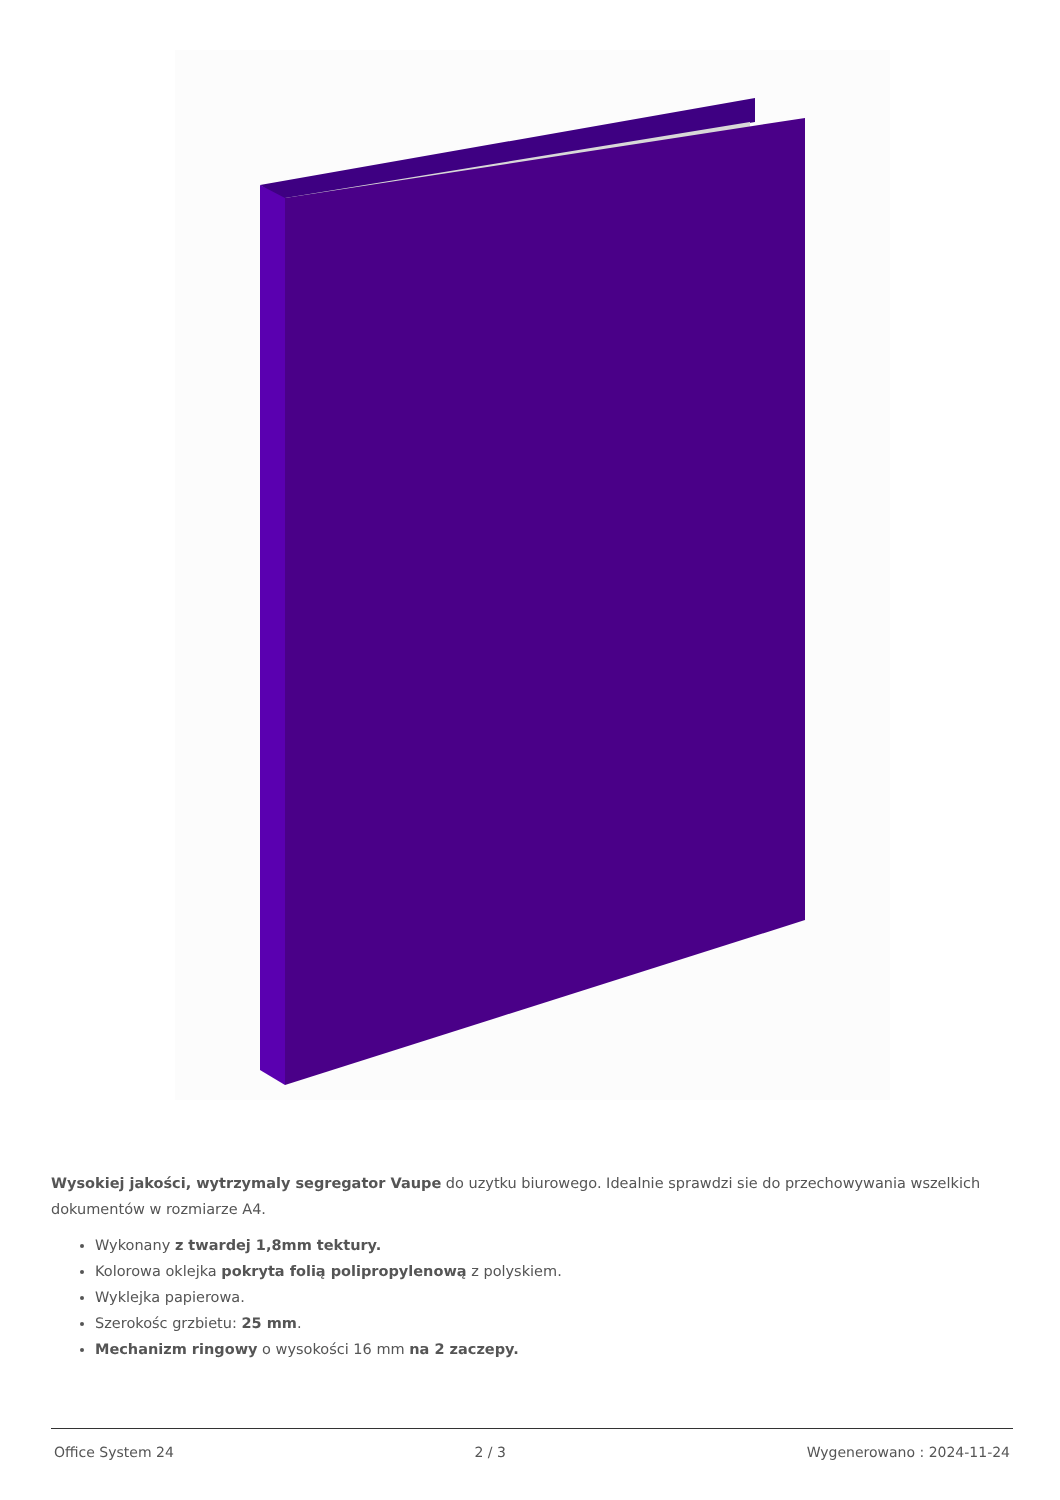Wysokiej jakości, wytrzymaly segregator Vaupe do uzytku biurowego. Idealnie sprawdzi sie do przechowywania wszelkich dokumentów w rozmiarze A4.
Wykonany z twardej 1,8mm tektury.
Kolorowa oklejka pokryta folią polipropylenową z polyskiem.
Wyklejka papierowa.
Szerokośc grzbietu: 25 mm.
Mechanizm ringowy o wysokości 16 mm na 2 zaczepy.
Office System 24 2 / 3 Wygenerowano : 2024-11-24